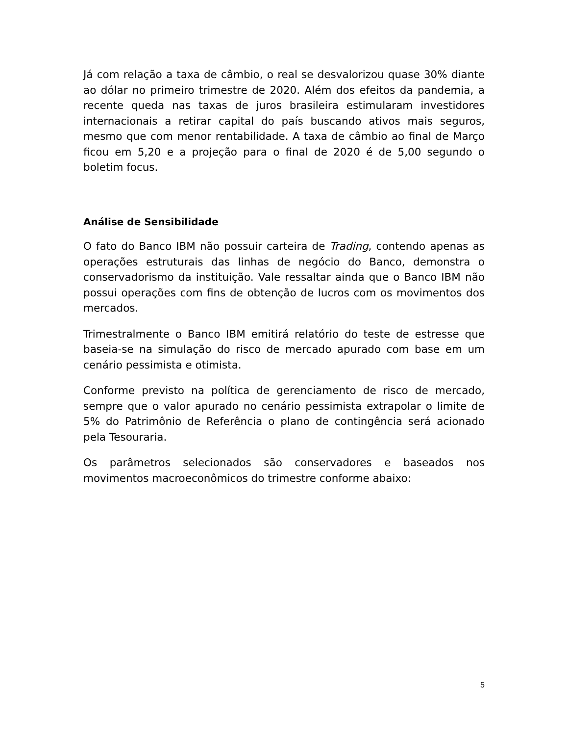Já com relação a taxa de câmbio, o real se desvalorizou quase 30% diante ao dólar no primeiro trimestre de 2020. Além dos efeitos da pandemia, a recente queda nas taxas de juros brasileira estimularam investidores internacionais a retirar capital do país buscando ativos mais seguros, mesmo que com menor rentabilidade. A taxa de câmbio ao final de Março ficou em 5,20 e a projeção para o final de 2020 é de 5,00 segundo o boletim focus.
Análise de Sensibilidade
O fato do Banco IBM não possuir carteira de Trading, contendo apenas as operações estruturais das linhas de negócio do Banco, demonstra o conservadorismo da instituição. Vale ressaltar ainda que o Banco IBM não possui operações com fins de obtenção de lucros com os movimentos dos mercados.
Trimestralmente o Banco IBM emitirá relatório do teste de estresse que baseia-se na simulação do risco de mercado apurado com base em um cenário pessimista e otimista.
Conforme previsto na política de gerenciamento de risco de mercado, sempre que o valor apurado no cenário pessimista extrapolar o limite de 5% do Patrimônio de Referência o plano de contingência será acionado pela Tesouraria.
Os parâmetros selecionados são conservadores e baseados nos movimentos macroeconômicos do trimestre conforme abaixo:
5